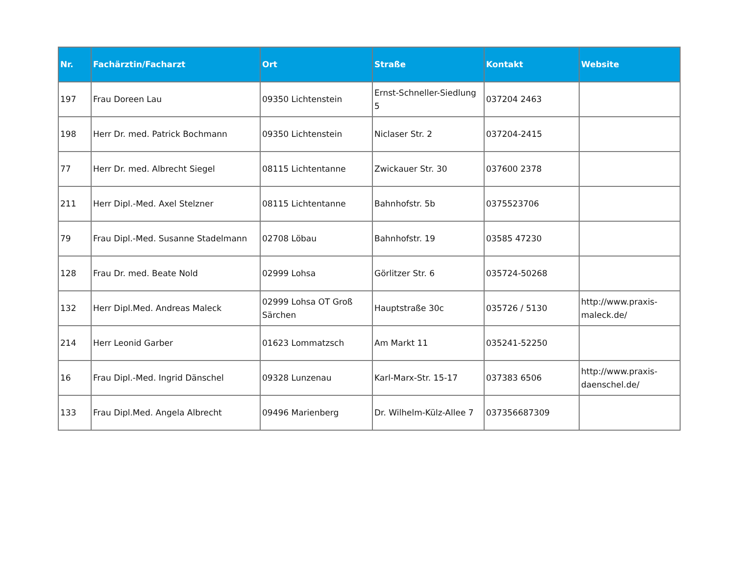| Nr. | Fachärztin/Facharzt | Ort | Straße | Kontakt | Website |
| --- | --- | --- | --- | --- | --- |
| 197 | Frau Doreen Lau | 09350 Lichtenstein | Ernst-Schneller-Siedlung 5 | 037204 2463 | |
| 198 | Herr Dr. med. Patrick Bochmann | 09350 Lichtenstein | Niclaser Str. 2 | 037204-2415 | |
| 77 | Herr Dr. med. Albrecht Siegel | 08115 Lichtentanne | Zwickauer Str. 30 | 037600 2378 | |
| 211 | Herr Dipl.-Med. Axel Stelzner | 08115 Lichtentanne | Bahnhofstr. 5b | 0375523706 | |
| 79 | Frau Dipl.-Med. Susanne Stadelmann | 02708 Löbau | Bahnhofstr. 19 | 03585 47230 | |
| 128 | Frau Dr. med. Beate Nold | 02999 Lohsa | Görlitzer Str. 6 | 035724-50268 | |
| 132 | Herr Dipl.Med. Andreas Maleck | 02999 Lohsa OT Groß Särchen | Hauptstraße 30c | 035726 / 5130 | http://www.praxis-maleck.de/ |
| 214 | Herr Leonid Garber | 01623 Lommatzsch | Am Markt 11 | 035241-52250 | |
| 16 | Frau Dipl.-Med. Ingrid Dänschel | 09328 Lunzenau | Karl-Marx-Str. 15-17 | 037383 6506 | http://www.praxis-daenschel.de/ |
| 133 | Frau Dipl.Med. Angela Albrecht | 09496 Marienberg | Dr. Wilhelm-Külz-Allee 7 | 037356687309 | |